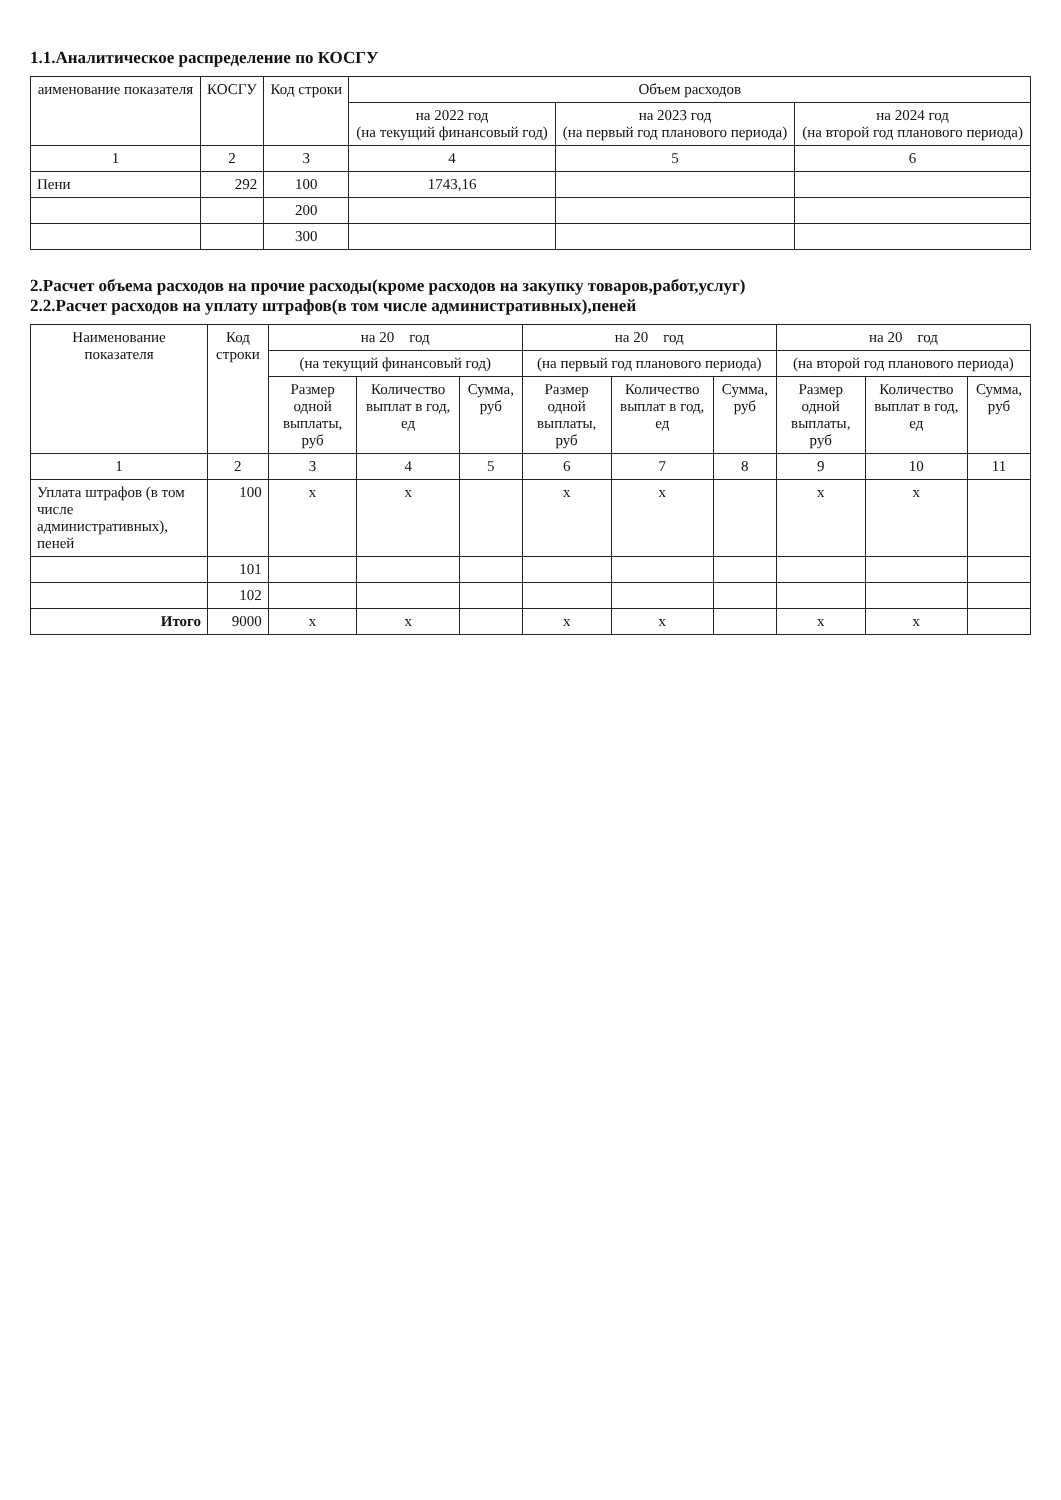1.1.Аналитическое распределение по КОСГУ
| аименование показателя | КОСГУ | Код строки | Объем расходов | | |
| --- | --- | --- | --- | --- | --- |
| | | | на 2022 год (на текущий финансовый год) | на 2023 год (на первый год планового периода) | на 2024 год (на второй год планового периода) |
| 1 | 2 | 3 | 4 | 5 | 6 |
| Пени | 292 | 100 | 1743,16 | | |
| | | 200 | | | |
| | | 300 | | | |
2.Расчет объема расходов на прочие расходы(кроме расходов на закупку товаров,работ,услуг)
2.2.Расчет расходов на уплату штрафов(в том числе административных),пеней
| Наименование показателя | Код строки | на 20 год | | | на 20 год | | | на 20 год | | |
| --- | --- | --- | --- | --- | --- | --- | --- | --- | --- | --- |
| | | (на текущий финансовый год) | | | (на первый год планового периода) | | | (на второй год планового периода) | | |
| | | Размер одной выплаты, руб | Количество выплат в год, ед | Сумма, руб | Размер одной выплаты, руб | Количество выплат в год, ед | Сумма, руб | Размер одной выплаты, руб | Количество выплат в год, ед | Сумма, руб |
| 1 | 2 | 3 | 4 | 5 | 6 | 7 | 8 | 9 | 10 | 11 |
| Уплата штрафов (в том числе административных), пеней | 100 | x | x | | x | x | | x | x | |
| | 101 | | | | | | | | | |
| | 102 | | | | | | | | | |
| Итого | 9000 | x | x | | x | x | | x | x | |